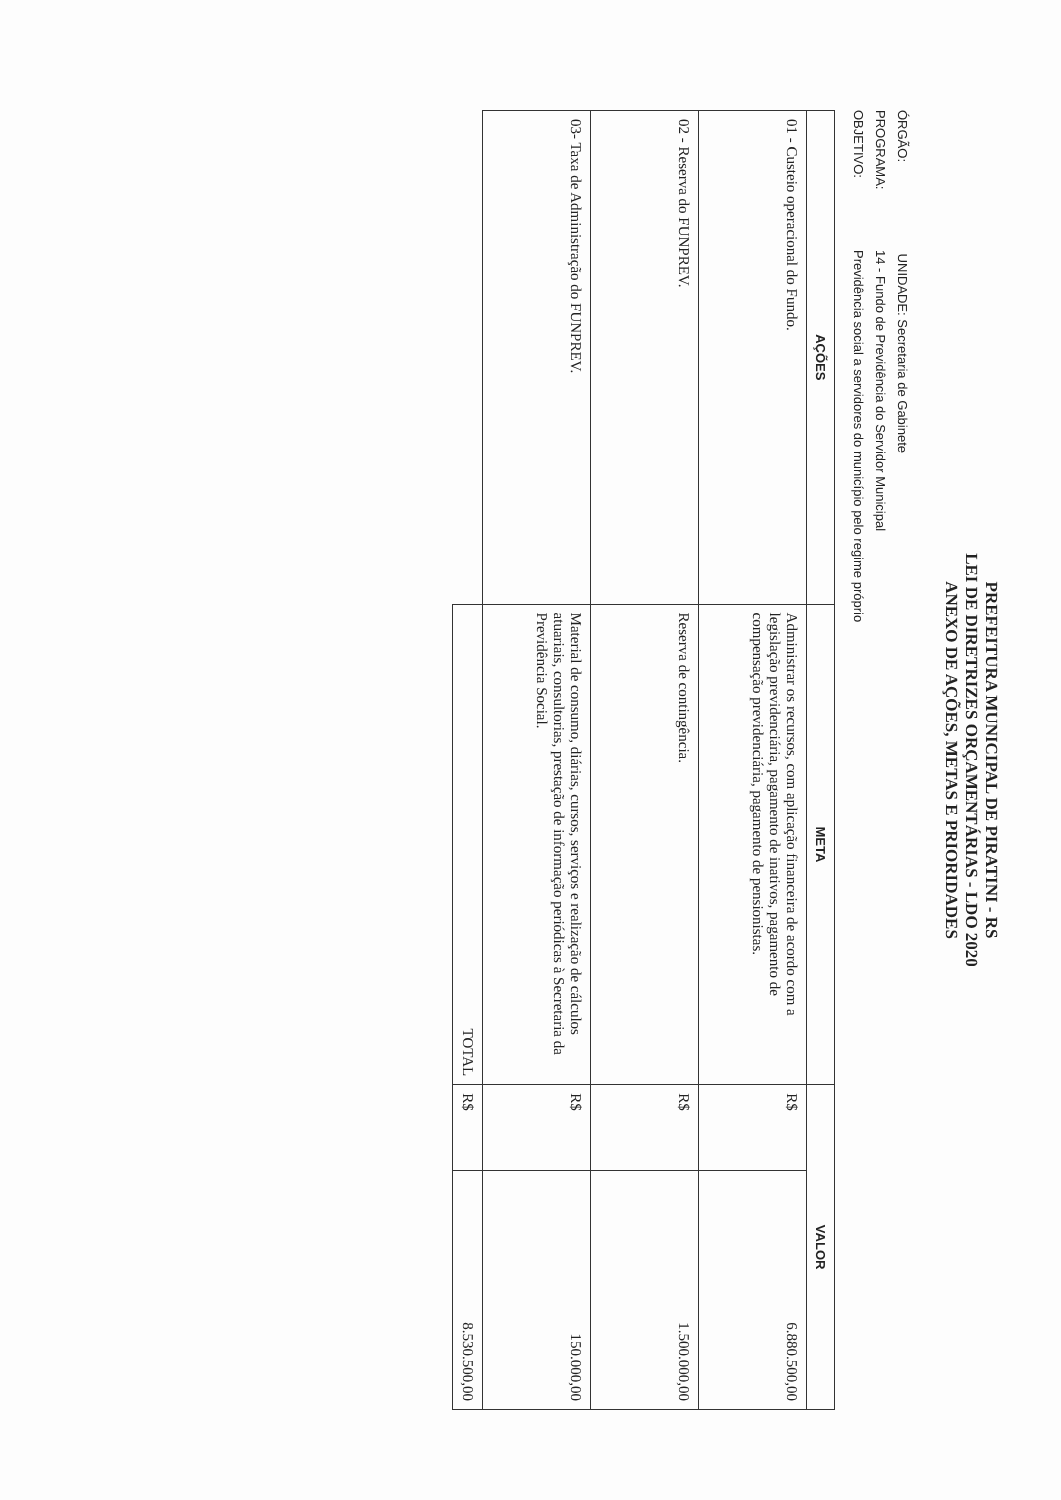PREFEITURA MUNICIPAL DE PIRATINI - RS
LEI DE DIRETRIZES ORÇAMENTÁRIAS - LDO 2020
ANEXO DE AÇÕES, METAS E PRIORIDADES
ÓRGÃO: UNIDADE: Secretaria de Gabinete
PROGRAMA: 14 - Fundo de Previdência do Servidor Municipal
OBJETIVO: Previdência social a servidores do município pelo regime próprio
| AÇÕES | META | VALOR | |
| --- | --- | --- | --- |
| 01 - Custeio operacional do Fundo. | Administrar os recursos, com aplicação financeira de acordo com a legislação previdenciária, pagamento de inativos, pagamento de compensação previdenciária, pagamento de pensionistas. | R$ | 6.880.500,00 |
| 02 - Reserva do FUNPREV. | Reserva de contingência. | R$ | 1.500.000,00 |
| 03- Taxa de Administração do FUNPREV. | Material de consumo, diárias, cursos, serviços e realização de cálculos atuariais, consultorias, prestação de informação periódicas à Secretaria da Previdência Social. | R$ | 150.000,00 |
| | TOTAL | R$ | 8.530.500,00 |